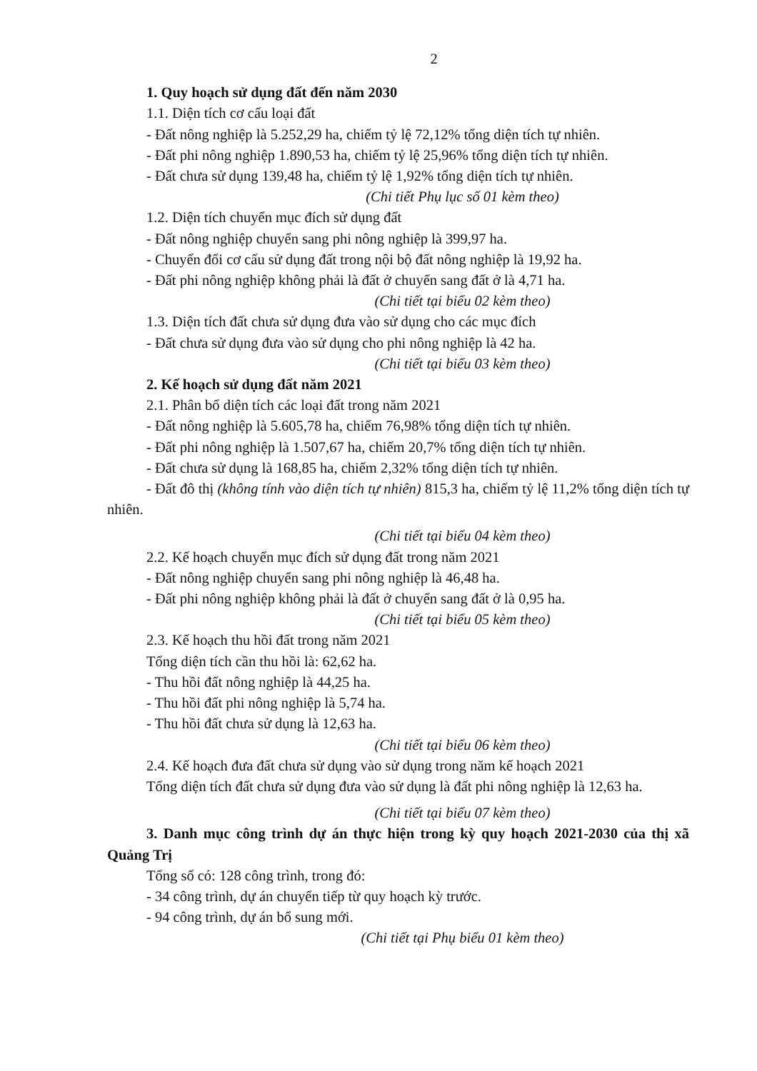2
1. Quy hoạch sử dụng đất đến năm 2030
1.1. Diện tích cơ cấu loại đất
- Đất nông nghiệp là 5.252,29 ha, chiếm tỷ lệ 72,12% tổng diện tích tự nhiên.
- Đất phi nông nghiệp 1.890,53 ha, chiếm tỷ lệ 25,96% tổng diện tích tự nhiên.
- Đất chưa sử dụng 139,48 ha, chiếm tỷ lệ 1,92% tổng diện tích tự nhiên.
(Chi tiết Phụ lục số 01 kèm theo)
1.2. Diện tích chuyển mục đích sử dụng đất
- Đất nông nghiệp chuyển sang phi nông nghiệp là 399,97 ha.
- Chuyển đổi cơ cấu sử dụng đất trong nội bộ đất nông nghiệp là 19,92 ha.
- Đất phi nông nghiệp không phải là đất ở chuyển sang đất ở là 4,71 ha.
(Chi tiết tại biểu 02 kèm theo)
1.3. Diện tích đất chưa sử dụng đưa vào sử dụng cho các mục đích
- Đất chưa sử dụng đưa vào sử dụng cho phi nông nghiệp là 42 ha.
(Chi tiết tại biểu 03 kèm theo)
2. Kế hoạch sử dụng đất năm 2021
2.1. Phân bổ diện tích các loại đất trong năm 2021
- Đất nông nghiệp là 5.605,78 ha, chiếm 76,98% tổng diện tích tự nhiên.
- Đất phi nông nghiệp là 1.507,67 ha, chiếm 20,7% tổng diện tích tự nhiên.
- Đất chưa sử dụng là 168,85 ha, chiếm 2,32% tổng diện tích tự nhiên.
- Đất đô thị (không tính vào diện tích tự nhiên) 815,3 ha, chiếm tỷ lệ 11,2% tổng diện tích tự nhiên.
(Chi tiết tại biểu 04 kèm theo)
2.2. Kế hoạch chuyển mục đích sử dụng đất trong năm 2021
- Đất nông nghiệp chuyển sang phi nông nghiệp là 46,48 ha.
- Đất phi nông nghiệp không phải là đất ở chuyển sang đất ở là 0,95 ha.
(Chi tiết tại biểu 05 kèm theo)
2.3. Kế hoạch thu hồi đất trong năm 2021
Tổng diện tích cần thu hồi là: 62,62 ha.
- Thu hồi đất nông nghiệp là 44,25 ha.
- Thu hồi đất phi nông nghiệp là 5,74 ha.
- Thu hồi đất chưa sử dụng là 12,63 ha.
(Chi tiết tại biểu 06 kèm theo)
2.4. Kế hoạch đưa đất chưa sử dụng vào sử dụng trong năm kế hoạch 2021
Tổng diện tích đất chưa sử dụng đưa vào sử dụng là đất phi nông nghiệp là 12,63 ha.
(Chi tiết tại biểu 07 kèm theo)
3. Danh mục công trình dự án thực hiện trong kỳ quy hoạch 2021-2030 của thị xã Quảng Trị
Tổng số có: 128 công trình, trong đó:
- 34 công trình, dự án chuyển tiếp từ quy hoạch kỳ trước.
- 94 công trình, dự án bổ sung mới.
(Chi tiết tại Phụ biểu 01 kèm theo)